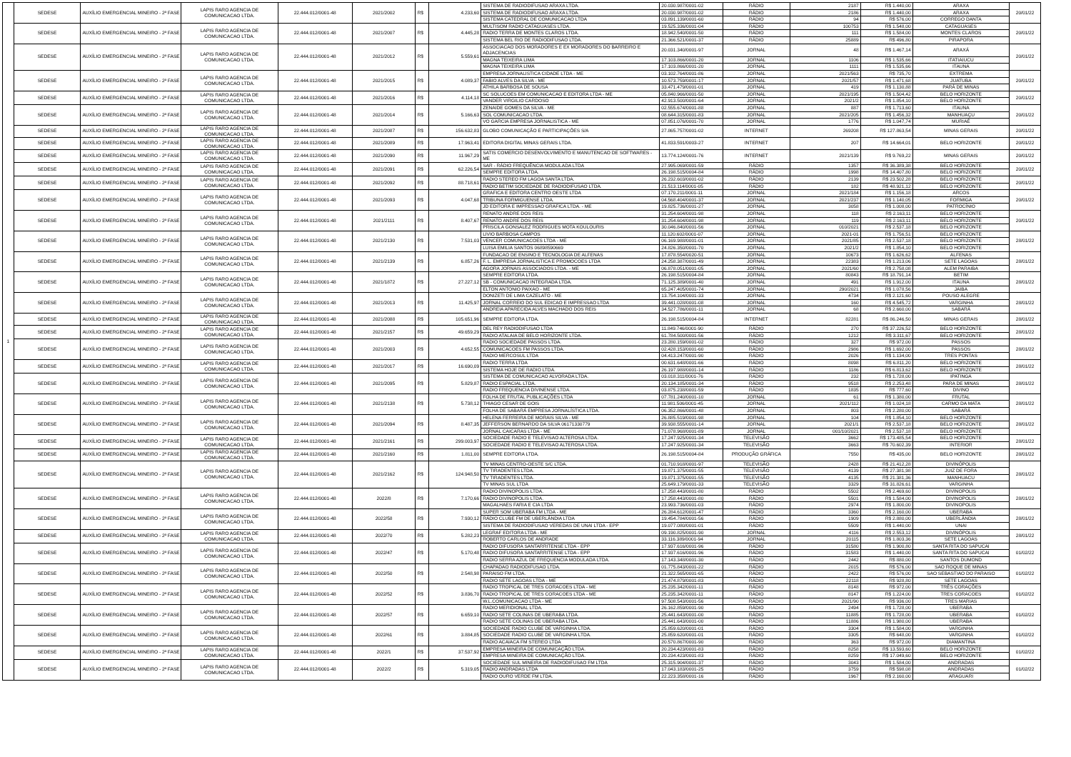| 1 | SEDESE | AUXÍLIO EMERGENCIAL MINEIRO - 2ª FASE | LAPIS RARO AGENCIA DE COMUNICACAO LTDA. | 22.444.012/0001-48 | 2021/2002 | R$ | 4.233,60 | SISTEMA DE RADIODIFUSAO ARAXA LTDA. | 20.030.987/0001-02 | RÁDIO | 2187 | R$ 1.440,00 | ARAXA | 20/01/22 |
| | | | | | | | | SISTEMA DE RADIODIFUSAO ARAXA LTDA. | 20.030.987/0001-02 | RÁDIO | 2186 | R$ 1.440,00 | ARAXA | |
| | | | | | | | | SISTEMA CATEDRAL DE COMUNICACAO LTDA | 03.891.139/0001-60 | RÁDIO | 94 | R$ 576,00 | CORREGO DANTA | |
| | SEDESE | AUXÍLIO EMERGENCIAL MINEIRO - 2ª FASE | LAPIS RARO AGENCIA DE COMUNICACAO LTDA. | 22.444.012/0001-48 | 2021/2007 | R$ | 4.445,28 | MULTISOM RADIO CATAGUASES LTDA. | 19.525.336/0001-04 | RÁDIO | 100753 | R$ 1.548,00 | CATAGUASES | 20/01/22 |
| | | | | | | | | RADIO TERRA DE MONTES CLAROS LTDA. | 18.942.540/0001-50 | RÁDIO | 111 | R$ 1.584,00 | MONTES CLAROS | |
| | | | | | | | | SISTEMA BEL RIO DE RADIODIFUSAO LTDA. | 21.366.521/0001-37 | RÁDIO | 25889 | R$ 496,80 | PIRAPORA | |
| | SEDESE | AUXÍLIO EMERGENCIAL MINEIRO - 2ª FASE | LAPIS RARO AGENCIA DE COMUNICACAO LTDA. | 22.444.012/0001-48 | 2021/2012 | R$ | 5.559,61 | ASSOCIACAO DOS MORADORES E EX MORADORES DO BARREIRO E ADJACENCIAS | 20.031.340/0001-97 | JORNAL | 48 | R$ 1.467,14 | ARAXÁ | 20/01/22 |
| | | | | | | | | MAGNA TEIXEIRA LIMA | 17.103.866/0001-20 | JORNAL | 1106 | R$ 1.535,66 | ITATIAIUCU | |
| | | | | | | | | MAGNA TEIXEIRA LIMA | 17.103.866/0001-20 | JORNAL | 1111 | R$ 1.535,66 | ITAUNA | |
| | SEDESE | AUXÍLIO EMERGENCIAL MINEIRO - 2ª FASE | LAPIS RARO AGENCIA DE COMUNICACAO LTDA. | 22.444.012/0001-48 | 2021/2015 | R$ | 4.089,37 | EMPRESA JORNALISTICA CIDADE LTDA - ME | 03.102.764/0001-86 | JORNAL | 2021/563 | R$ 735,70 | EXTREMA | 20/01/22 |
| | | | | | | | | FABIO ALVES DA SILVA - ME | 10.573.759/0001-17 | JORNAL | 2021/57 | R$ 1.471,68 | JUATUBA | |
| | | | | | | | | ATHILA BARBOSA DE SOUSA | 33.471.479/0001-01 | JORNAL | 419 | R$ 1.130,88 | PARÁ DE MINAS | |
| | SEDESE | AUXÍLIO EMERGENCIAL MINEIRO - 2ª FASE | LAPIS RARO AGENCIA DE COMUNICACAO LTDA. | 22.444.012/0001-48 | 2021/2016 | R$ | 4.114,18 | SC SOLUCOES EM COMUNICACAO E EDITORA LTDA - ME | 05.840.966/0001-50 | JORNAL | 2021/195 | R$ 1.504,42 | BELO HORIZONTE | 20/01/22 |
| | | | | | | | | VANDER VIRGILIO CARDOSO | 42.913.500/0001-64 | JORNAL | 2021/2 | R$ 1.854,10 | BELO HORIZONTE | |
| | SEDESE | AUXÍLIO EMERGENCIAL MINEIRO - 2ª FASE | LAPIS RARO AGENCIA DE COMUNICACAO LTDA. | 22.444.012/0001-48 | 2021/2014 | R$ | 5.166,63 | ZENAIDE GOMES DA SILVA - ME | 02.555.674/0001-88 | JORNAL | 887 | R$ 1.713,60 | ITAUNA | 20/01/22 |
| | | | | | | | | SOL COMUNICACAO LTDA. | 08.644.315/0001-83 | JORNAL | 2021/205 | R$ 1.456,32 | MANHUAÇU | |
| | | | | | | | | VO GARCIA EMPRESA JORNALISTICA - ME | 07.851.076/0001-70 | JORNAL | 1776 | R$ 1.047,74 | MURIAÉ | |
| | SEDESE | AUXÍLIO EMERGENCIAL MINEIRO - 2ª FASE | LAPIS RARO AGENCIA DE COMUNICACAO LTDA. | 22.444.012/0001-48 | 2021/2087 | R$ | 156.632,83 | GLOBO COMUNICAÇÃO E PARTICIPAÇÕES S/A | 27.865.757/0001-02 | INTERNET | 269208 | R$ 127.863,54 | MINAS GERAIS | 20/01/22 |
| | SEDESE | AUXÍLIO EMERGENCIAL MINEIRO - 2ª FASE | LAPIS RARO AGENCIA DE COMUNICACAO LTDA. | 22.444.012/0001-48 | 2021/2089 | R$ | 17.963,41 | EDITORA DIGITAL MINAS GERAIS LTDA. | 41.833.591/0003-27 | INTERNET | 207 | R$ 14.664,01 | BELO HORIZONTE | 20/01/22 |
| | SEDESE | AUXÍLIO EMERGENCIAL MINEIRO - 2ª FASE | LAPIS RARO AGENCIA DE COMUNICACAO LTDA. | 22.444.012/0001-48 | 2021/2090 | R$ | 11.967,29 | SATIS COMERCIO DESENVOLVIMENTO E MANUTENCAO DE SOFTWARES - ME | 13.774.124/0001-76 | INTERNET | 2021/139 | R$ 9.769,22 | MINAS GERAIS | 20/01/22 |
| | SEDESE | AUXÍLIO EMERGENCIAL MINEIRO - 2ª FASE | LAPIS RARO AGENCIA DE COMUNICACAO LTDA. | 22.444.012/0001-48 | 2021/2091 | R$ | 62.226,54 | SAR - RÁDIO FREQUÊNCIA MODULADA LTDA | 27.995.069/0001-59 | RÁDIO | 1357 | R$ 36.389,38 | BELO HORIZONTE | 20/01/22 |
| | | | | | | | | SEMPRE EDITORA LTDA. | 26.198.515/0004-84 | RÁDIO | 1998 | R$ 14.407,80 | BELO HORIZONTE | |
| | SEDESE | AUXÍLIO EMERGENCIAL MINEIRO - 2ª FASE | LAPIS RARO AGENCIA DE COMUNICACAO LTDA. | 22.444.012/0001-48 | 2021/2092 | R$ | 88.718,61 | RADIO STEREO FM LAGOA SANTA LTDA. | 26.232.603/0001-02 | RÁDIO | 2139 | R$ 23.502,28 | BELO HORIZONTE | 20/01/22 |
| | | | | | | | | RADIO BETIM SOCIEDADE DE RADIODIFUSAO LTDA. | 21.513.114/0001-05 | RÁDIO | 182 | R$ 48.921,12 | BELO HORIZONTE | |
| | SEDESE | AUXÍLIO EMERGENCIAL MINEIRO - 2ª FASE | LAPIS RARO AGENCIA DE COMUNICACAO LTDA. | 22.444.012/0001-48 | 2021/2093 | R$ | 4.047,68 | GRAFICA E EDITORA CENTRO OESTE LTDA | 07.170.211/0001-11 | JORNAL | 2021/184 | R$ 1.156,18 | ARCOS | 20/01/22 |
| | | | | | | | | TRIBUNA FORMIGUENSE LTDA. | 04.568.404/0001-37 | JORNAL | 2021/237 | R$ 1.140,05 | FORMIGA | |
| | | | | | | | | JD EDITORA E IMPRESSAO GRAFICA LTDA. - ME | 19.825.736/0001-27 | JORNAL | 3058 | R$ 1.008,00 | PATROCÍNIO | |
| | SEDESE | AUXÍLIO EMERGENCIAL MINEIRO - 2ª FASE | LAPIS RARO AGENCIA DE COMUNICACAO LTDA. | 22.444.012/0001-48 | 2021/2111 | R$ | 8.407,67 | RENATO ANDRE DOS REIS | 31.254.604/0001-98 | JORNAL | 118 | R$ 2.163,11 | BELO HORIZONTE | 20/01/22 |
| | | | | | | | | RENATO ANDRE DOS REIS | 31.254.604/0001-98 | JORNAL | 119 | R$ 2.163,11 | BELO HORIZONTE | |
| | | | | | | | | PRISCILA GONSALEZ RODRIGUES MOTA KOULOURIS | 30.046.840/0001-56 | JORNAL | 010/2021 | R$ 2.537,18 | BELO HORIZONTE | |
| | SEDESE | AUXÍLIO EMERGENCIAL MINEIRO - 2ª FASE | LAPIS RARO AGENCIA DE COMUNICACAO LTDA. | 22.444.012/0001-48 | 2021/2130 | R$ | 7.531,03 | LIVIO BARBOSA CAMPOS | 11.120.602/0001-07 | JORNAL | 2021-01 | R$ 1.756,51 | BELO HORIZONTE | 28/01/22 |
| | | | | | | | | VENCER COMUNICACOES LTDA - ME | 06.169.988/0001-01 | JORNAL | 2021/85 | R$ 2.537,18 | BELO HORIZONTE | |
| | | | | | | | | LUISA EMILIA SANTOS 06898590669 | 24.826.350/0001-70 | JORNAL | 2021/2 | R$ 1.854,10 | BELO HORIZONTE | |
| | SEDESE | AUXÍLIO EMERGENCIAL MINEIRO - 2ª FASE | LAPIS RARO AGENCIA DE COMUNICACAO LTDA. | 22.444.012/0001-48 | 2021/2139 | R$ | 6.857,26 | FUNDACAO DE ENSINO E TECNOLOGIA DE ALFENAS | 17.878.554/0020-51 | JORNAL | 10673 | R$ 1.626,62 | ALFENAS | 28/01/22 |
| | | | | | | | | F. L. EMPRESA JORNALISTICA E PROMOCOES LTDA | 24.258.387/0001-49 | JORNAL | 22383 | R$ 1.213,06 | SETE LAGOAS | |
| | | | | | | | | AGORA JORNAIS ASSOCIADOS LTDA. - ME | 06.878.051/0001-05 | JORNAL | 2021/60 | R$ 2.758,08 | ALEM PARAIBA | |
| | SEDESE | AUXÍLIO EMERGENCIAL MINEIRO - 2ª FASE | LAPIS RARO AGENCIA DE COMUNICACAO LTDA. | 22.444.012/0001-48 | 2021/1872 | R$ | 27.227,12 | SEMPRE EDITORA LTDA. | 26.198.515/0004-84 | JORNAL | 80843 | R$ 18.791,14 | BETIM | 28/01/22 |
| | | | | | | | | SB - COMUNICACAO INTEGRADA LTDA. | 71.125.389/0001-40 | JORNAL | 491 | R$ 1.912,00 | ITAUNA | |
| | | | | | | | | ELTON ANTONIO PAIXAO - ME | 65.247.405/0001-74 | JORNAL | 290/2021 | R$ 1.078,56 | JAIBA | |
| | SEDESE | AUXÍLIO EMERGENCIAL MINEIRO - 2ª FASE | LAPIS RARO AGENCIA DE COMUNICACAO LTDA. | 22.444.012/0001-48 | 2021/2013 | R$ | 11.425,97 | DONIZETI DE LIMA CAZELATO - ME | 13.754.104/0001-33 | JORNAL | 4734 | R$ 2.121,60 | POUSO ALEGRE | 28/01/22 |
| | | | | | | | | JORNAL CORREIO DO SUL EDICAO E IMPRESSAO LTDA | 39.441.028/0001-08 | JORNAL | 160 | R$ 4.545,72 | VARGINHA | |
| | | | | | | | | ANDREIA APARECIDA ALVES MACHADO DOS REIS | 34.527.786/0001-11 | JORNAL | 68 | R$ 2.660,00 | SABARÁ | |
| | SEDESE | AUXÍLIO EMERGENCIAL MINEIRO - 2ª FASE | LAPIS RARO AGENCIA DE COMUNICACAO LTDA. | 22.444.012/0001-48 | 2021/2088 | R$ | 105.651,96 | SEMPRE EDITORA LTDA. | 26.198.515/0004-84 | INTERNET | 82281 | R$ 86.246,50 | MINAS GERAIS | 28/01/22 |
| | SEDESE | AUXÍLIO EMERGENCIAL MINEIRO - 2ª FASE | LAPIS RARO AGENCIA DE COMUNICACAO LTDA. | 22.444.012/0001-48 | 2021/2157 | R$ | 49.659,29 | DEL REY RADIODIFUSAO LTDA | 11.849.746/0001-90 | RÁDIO | 270 | R$ 37.226,52 | BELO HORIZONTE | 28/01/22 |
| | | | | | | | | RADIO ATALAIA DE BELO HORIZONTE LTDA. | 61.784.500/0001-56 | RÁDIO | 1212 | R$ 3.311,67 | BELO HORIZONTE | |
| | SEDESE | AUXÍLIO EMERGENCIAL MINEIRO - 2ª FASE | LAPIS RARO AGENCIA DE COMUNICACAO LTDA. | 22.444.012/0001-48 | 2021/2003 | R$ | 4.652,55 | RADIO SOCIEDADE PASSOS LTDA. | 23.280.159/0001-02 | RÁDIO | 327 | R$ 972,00 | PASSOS | 28/01/22 |
| | | | | | | | | COMUNICACOES FM PASSOS LTDA. | 02.428.153/0001-60 | RÁDIO | 2986 | R$ 1.692,00 | PASSOS | |
| | | | | | | | | RADIO MERCOSUL LTDA | 04.413.247/0001-90 | RÁDIO | 2026 | R$ 1.134,00 | TRES PONTAS | |
| | SEDESE | AUXÍLIO EMERGENCIAL MINEIRO - 2ª FASE | LAPIS RARO AGENCIA DE COMUNICACAO LTDA. | 22.444.012/0001-48 | 2021/2017 | R$ | 16.690,09 | RADIO TERRA LTDA | 00.631.648/0001-66 | RÁDIO | 8098 | R$ 6.811,20 | BELO HORIZONTE | 28/01/22 |
| | | | | | | | | SISTEMA HOJE DE RADIO LTDA. | 26.197.988/0001-14 | RÁDIO | 1186 | R$ 6.813,62 | BELO HORIZONTE | |
| | SEDESE | AUXÍLIO EMERGENCIAL MINEIRO - 2ª FASE | LAPIS RARO AGENCIA DE COMUNICACAO LTDA. | 22.444.012/0001-48 | 2021/2095 | R$ | 5.829,87 | SISTEMA DE COMUNICACAO ALVORADA LTDA. | 03.018.311/0001-76 | RÁDIO | 232 | R$ 1.728,00 | IPATINGA | 28/01/22 |
| | | | | | | | | RADIO ESPACIAL LTDA. | 20.134.185/0001-34 | RÁDIO | 9518 | R$ 2.253,48 | PARA DE MINAS | |
| | | | | | | | | RADIO FREQUENCIA DIVINENSE LTDA. | 03.875.238/0001-59 | RÁDIO | 1835 | R$ 777,60 | DIVINO | |
| | SEDESE | AUXÍLIO EMERGENCIAL MINEIRO - 2ª FASE | LAPIS RARO AGENCIA DE COMUNICACAO LTDA. | 22.444.012/0001-48 | 2021/2138 | R$ | 5.738,12 | FOLHA DE FRUTAL PUBLICAÇÕES LTDA | 07.781.240/0001-10 | JORNAL | 61 | R$ 1.380,00 | FRUTAL | 28/01/22 |
| | | | | | | | | THIAGO CESAR DE GOIS | 11.981.506/0001-45 | JORNAL | 2021/112 | R$ 1.024,18 | CARMO DA MATA | |
| | | | | | | | | FOLHA DE SABARÁ EMPRESA JORNALÍSTICA LTDA. | 06.352.866/0001-48 | JORNAL | 803 | R$ 2.280,00 | SABARÁ | |
| | SEDESE | AUXÍLIO EMERGENCIAL MINEIRO - 2ª FASE | LAPIS RARO AGENCIA DE COMUNICACAO LTDA. | 22.444.012/0001-48 | 2021/2094 | R$ | 8.487,35 | HELENA FERREIRA DE MORAIS SILVA - ME | 26.885.519/0001-98 | JORNAL | 104 | R$ 1.854,10 | BELO HORIZONTE | 28/01/22 |
| | | | | | | | | JEFFERSON BERNARDO DA SILVA 06171330779 | 39.938.555/0001-14 | JORNAL | 2021/1 | R$ 2.537,18 | BELO HORIZONTE | |
| | | | | | | | | JORNAL CAICARAS LTDA - ME | 71.078.968/0001-89 | JORNAL | 001/10/2021 | R$ 2.537,18 | BELO HORIZONTE | |
| | SEDESE | AUXÍLIO EMERGENCIAL MINEIRO - 2ª FASE | LAPIS RARO AGENCIA DE COMUNICACAO LTDA. | 22.444.012/0001-48 | 2021/2161 | R$ | 299.003,97 | SOCIEDADE RADIO E TELEVISAO ALTEROSA LTDA. | 17.247.925/0001-34 | TELEVISÃO | 3662 | R$ 173.485,54 | BELO HORIZONTE | 28/01/22 |
| | | | | | | | | SOCIEDADE RADIO E TELEVISAO ALTEROSA LTDA. | 17.247.925/0001-34 | TELEVISÃO | 3663 | R$ 70.602,39 | INTERIOR | |
| | SEDESE | AUXÍLIO EMERGENCIAL MINEIRO - 2ª FASE | LAPIS RARO AGENCIA DE COMUNICACAO LTDA. | 22.444.012/0001-48 | 2021/2160 | R$ | 1.811,00 | SEMPRE EDITORA LTDA. | 26.198.515/0004-84 | PRODUÇÃO GRÁFICA | 7550 | R$ 435,00 | BELO HORIZONTE | 28/01/22 |
| | SEDESE | AUXÍLIO EMERGENCIAL MINEIRO - 2ª FASE | LAPIS RARO AGENCIA DE COMUNICACAO LTDA. | 22.444.012/0001-48 | 2021/2162 | R$ | 124.948,50 | TV MINAS CENTRO-OESTE S/C LTDA. | 01.710.918/0001-97 | TELEVISÃO | 2428 | R$ 21.412,28 | DIVINÓPOLIS | 28/01/22 |
| | | | | | | | | TV TIRADENTES LTDA. | 19.871.375/0001-55 | TELEVISÃO | 4139 | R$ 27.381,98 | JUIZ DE FORA | |
| | | | | | | | | TV TIRADENTES LTDA. | 19.871.375/0001-55 | TELEVISÃO | 4135 | R$ 21.381,36 | MANHUACU | |
| | | | | | | | | TV MINAS SUL LTDA | 25.649.179/0001-33 | TELEVISÃO | 3329 | R$ 31.826,61 | VARGINHA | |
| | SEDESE | AUXÍLIO EMERGENCIAL MINEIRO - 2ª FASE | LAPIS RARO AGENCIA DE COMUNICACAO LTDA. | 22.444.012/0001-48 | 2022/8 | R$ | 7.170,66 | RADIO DIVINOPOLIS LTDA. | 17.258.443/0001-80 | RÁDIO | 5502 | R$ 2.469,60 | DIVINOPOLIS | 28/01/22 |
| | | | | | | | | RADIO DIVINOPOLIS LTDA. | 17.258.443/0001-80 | RÁDIO | 5501 | R$ 1.584,00 | DIVINOPOLIS | |
| | | | | | | | | MAGALHAES FARIA E CIA LTDA | 23.993.736/0001-03 | RÁDIO | 2974 | R$ 1.800,00 | DIVINOPOLIS | |
| | SEDESE | AUXÍLIO EMERGENCIAL MINEIRO - 2ª FASE | LAPIS RARO AGENCIA DE COMUNICACAO LTDA. | 22.444.012/0001-48 | 2022/58 | R$ | 7.930,12 | SUPER SOM UBERABA FM LTDA - ME | 26.284.612/0001-47 | RÁDIO | 3360 | R$ 2.160,00 | UBERABA | 28/01/22 |
| | | | | | | | | RÁDIO CLUBE FM DE UBERLÂNDIA LTDA | 19.454.784/0001-56 | RÁDIO | 1909 | R$ 2.880,00 | UBERLÂNDIA | |
| | | | | | | | | SISTEMA DE RADIODIFUSAO VEREDAS DE UNAI LTDA - EPP | 19.077.080/0001-01 | RÁDIO | 5509 | R$ 1.440,00 | UNAI | |
| | SEDESE | AUXÍLIO EMERGENCIAL MINEIRO - 2ª FASE | LAPIS RARO AGENCIA DE COMUNICACAO LTDA. | 22.444.012/0001-48 | 2022/70 | R$ | 5.282,23 | LEGRAF EDITORA LTDA - ME | 09.190.825/0001-90 | JORNAL | 4116 | R$ 2.553,12 | DIVINÓPOLIS | 28/01/22 |
| | | | | | | | | ROBERTO CARLOS DE ANDRADE | 33.116.389/0001-94 | JORNAL | 20115 | R$ 1.803,36 | SETE LAGOAS | |
| | SEDESE | AUXÍLIO EMERGENCIAL MINEIRO - 2ª FASE | LAPIS RARO AGENCIA DE COMUNICACAO LTDA. | 22.444.012/0001-48 | 2022/47 | R$ | 5.170,48 | RADIO DIFUSORA SANTARRITENSE LTDA - EPP | 17.937.616/0001-96 | RÁDIO | 31580 | R$ 1.900,80 | SANTA RITA DO SAPUCAI | 01/02/22 |
| | | | | | | | | RADIO DIFUSORA SANTARRITENSE LTDA - EPP | 17.937.616/0001-96 | RÁDIO | 31583 | R$ 1.440,00 | SANTA RITA DO SAPUCAI | |
| | | | | | | | | RADIO SERRA AZUL DE FREQUENCIA MODULADA LTDA. | 17.143.348/0001-30 | RÁDIO | 2442 | R$ 880,00 | SANTOS DUMOND | |
| | SEDESE | AUXÍLIO EMERGENCIAL MINEIRO - 2ª FASE | LAPIS RARO AGENCIA DE COMUNICACAO LTDA. | 22.444.012/0001-48 | 2022/50 | R$ | 2.548,98 | CHAPADAO RADIODIFUSAO LTDA. | 01.775.843/0001-22 | RÁDIO | 2015 | R$ 576,00 | SAO ROQUE DE MINAS | 01/02/22 |
| | | | | | | | | PARAISO FM LTDA. | 21.322.565/0001-65 | RÁDIO | 2422 | R$ 576,00 | SAO SEBASTIAO DO PARAISO | |
| | | | | | | | | RADIO SETE LAGOAS LTDA - ME | 21.474.879/0001-83 | RÁDIO | 22118 | R$ 928,80 | SETE LAGOAS | |
| | SEDESE | AUXÍLIO EMERGENCIAL MINEIRO - 2ª FASE | LAPIS RARO AGENCIA DE COMUNICACAO LTDA. | 22.444.012/0001-48 | 2022/52 | R$ | 3.836,70 | RADIO TROPICAL DE TRES CORACOES LTDA - ME | 25.235.342/0001-11 | RÁDIO | 8148 | R$ 972,00 | TRÊS CORAÇÕES | 01/02/22 |
| | | | | | | | | RADIO TROPICAL DE TRES CORACOES LTDA - ME | 25.235.342/0001-11 | RÁDIO | 8147 | R$ 1.224,00 | TRES CORACOES | |
| | | | | | | | | W.L.COMUNICACAO LTDA - ME | 97.508.543/0001-56 | RÁDIO | 2021/90 | R$ 936,00 | TRES MARIAS | |
| | SEDESE | AUXÍLIO EMERGENCIAL MINEIRO - 2ª FASE | LAPIS RARO AGENCIA DE COMUNICACAO LTDA. | 22.444.012/0001-48 | 2022/57 | R$ | 6.659,10 | RADIO MERIDIONAL LTDA. | 26.162.859/0001-90 | RÁDIO | 2494 | R$ 1.728,00 | UBERABA | 01/02/22 |
| | | | | | | | | RADIO SETE COLINAS DE UBERABA LTDA. | 25.441.643/0001-00 | RÁDIO | 11885 | R$ 1.728,00 | UBERABA | |
| | | | | | | | | RADIO SETE COLINAS DE UBERABA LTDA. | 25.441.643/0001-00 | RÁDIO | 11886 | R$ 1.980,00 | UBERABA | |
| | SEDESE | AUXÍLIO EMERGENCIAL MINEIRO - 2ª FASE | LAPIS RARO AGENCIA DE COMUNICACAO LTDA. | 22.444.012/0001-48 | 2022/61 | R$ | 3.884,85 | SOCIEDADE RADIO CLUBE DE VARGINHA LTDA. | 25.859.620/0001-01 | RÁDIO | 3304 | R$ 1.584,00 | VARGINHA | 01/02/22 |
| | | | | | | | | SOCIEDADE RADIO CLUBE DE VARGINHA LTDA. | 25.859.620/0001-01 | RÁDIO | 3305 | R$ 648,00 | VARGINHA | |
| | | | | | | | | RADIO ACAIACA FM STEREO LTDA | 20.570.867/0001-90 | RÁDIO | 363 | R$ 972,00 | DIAMANTINA | |
| | SEDESE | AUXÍLIO EMERGENCIAL MINEIRO - 2ª FASE | LAPIS RARO AGENCIA DE COMUNICACAO LTDA. | 22.444.012/0001-48 | 2022/1 | R$ | 37.537,92 | EMPRESA MINEIRA DE COMUNICAÇÃO LTDA. | 20.234.423/0001-83 | RÁDIO | 8258 | R$ 13.593,60 | BELO HORIZONTE | 01/02/22 |
| | | | | | | | | EMPRESA MINEIRA DE COMUNICAÇÃO LTDA. | 20.234.423/0001-83 | RÁDIO | 8259 | R$ 17.049,60 | BELO HORIZONTE | |
| | SEDESE | AUXÍLIO EMERGENCIAL MINEIRO - 2ª FASE | LAPIS RARO AGENCIA DE COMUNICACAO LTDA. | 22.444.012/0001-48 | 2022/2 | R$ | 5.319,05 | SOCIEDADE SUL MINEIRA DE RADIODIFUSAO FM LTDA | 25.315.904/0001-37 | RÁDIO | 3043 | R$ 1.584,00 | ANDRADAS | 01/02/22 |
| | | | | | | | | RADIO ANDRADAS LTDA | 17.043.183/0001-25 | RÁDIO | 3759 | R$ 598,08 | ANDRADAS | |
| | | | | | | | | RADIO OURO VERDE FM LTDA. | 22.223.358/0001-16 | RÁDIO | 1967 | R$ 2.160,00 | ARAGUARI | |